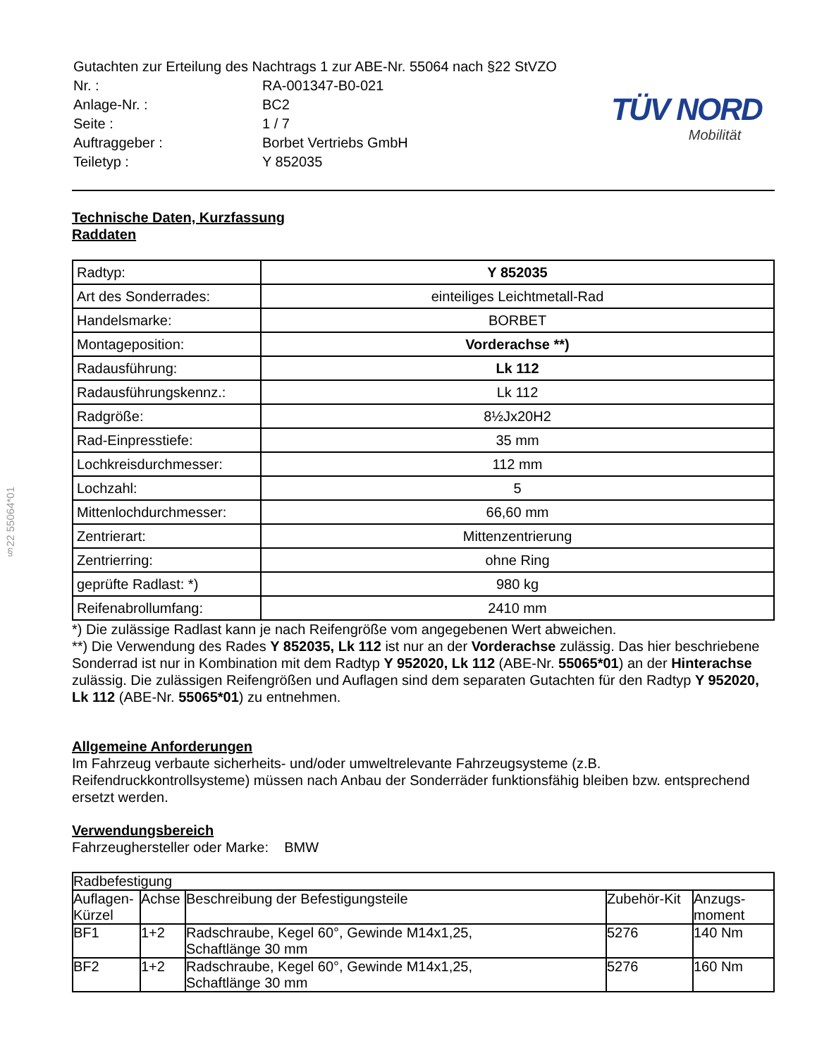§22 55064*01
| Gutachten zur Erteilung des Nachtrags 1 zur ABE-Nr. 55064 nach §22 StVZO | |
| Nr. : | RA-001347-B0-021 |
| Anlage-Nr. : | BC2 |
| Seite : | 1 / 7 |
| Auftraggeber : | Borbet Vertriebs GmbH |
| Teiletyp : | Y 852035 |
TÜV NORD
Mobilität
Technische Daten, Kurzfassung
Raddaten
| Radtyp: | Y 852035 |
| Art des Sonderrades: | einteiliges Leichtmetall-Rad |
| Handelsmarke: | BORBET |
| Montageposition: | Vorderachse **) |
| Radausführung: | Lk 112 |
| Radausführungskennz.: | Lk 112 |
| Radgröße: | 8½Jx20H2 |
| Rad-Einpresstiefe: | 35 mm |
| Lochkreisdurchmesser: | 112 mm |
| Lochzahl: | 5 |
| Mittenlochdurchmesser: | 66,60 mm |
| Zentrierart: | Mittenzentrierung |
| Zentrierring: | ohne Ring |
| geprüfte Radlast: *) | 980 kg |
| Reifenabrollumfang: | 2410 mm |
*) Die zulässige Radlast kann je nach Reifengröße vom angegebenen Wert abweichen.
**) Die Verwendung des Rades Y 852035, Lk 112 ist nur an der Vorderachse zulässig. Das hier beschriebene Sonderrad ist nur in Kombination mit dem Radtyp Y 952020, Lk 112 (ABE-Nr. 55065*01) an der Hinterachse zulässig. Die zulässigen Reifengrößen und Auflagen sind dem separaten Gutachten für den Radtyp Y 952020, Lk 112 (ABE-Nr. 55065*01) zu entnehmen.
Allgemeine Anforderungen
Im Fahrzeug verbaute sicherheits- und/oder umweltrelevante Fahrzeugsysteme (z.B. Reifendruckkontrollsysteme) müssen nach Anbau der Sonderräder funktionsfähig bleiben bzw. entsprechend ersetzt werden.
Verwendungsbereich
Fahrzeughersteller oder Marke: BMW
| Radbefestigung | | | | |
| --- | --- | --- | --- | --- |
| Auflagen-Kürzel | Achse | Beschreibung der Befestigungsteile | Zubehör-Kit | Anzugs-moment |
| BF1 | 1+2 | Radschraube, Kegel 60°, Gewinde M14x1,25, Schaftlänge 30 mm | 5276 | 140 Nm |
| BF2 | 1+2 | Radschraube, Kegel 60°, Gewinde M14x1,25, Schaftlänge 30 mm | 5276 | 160 Nm |